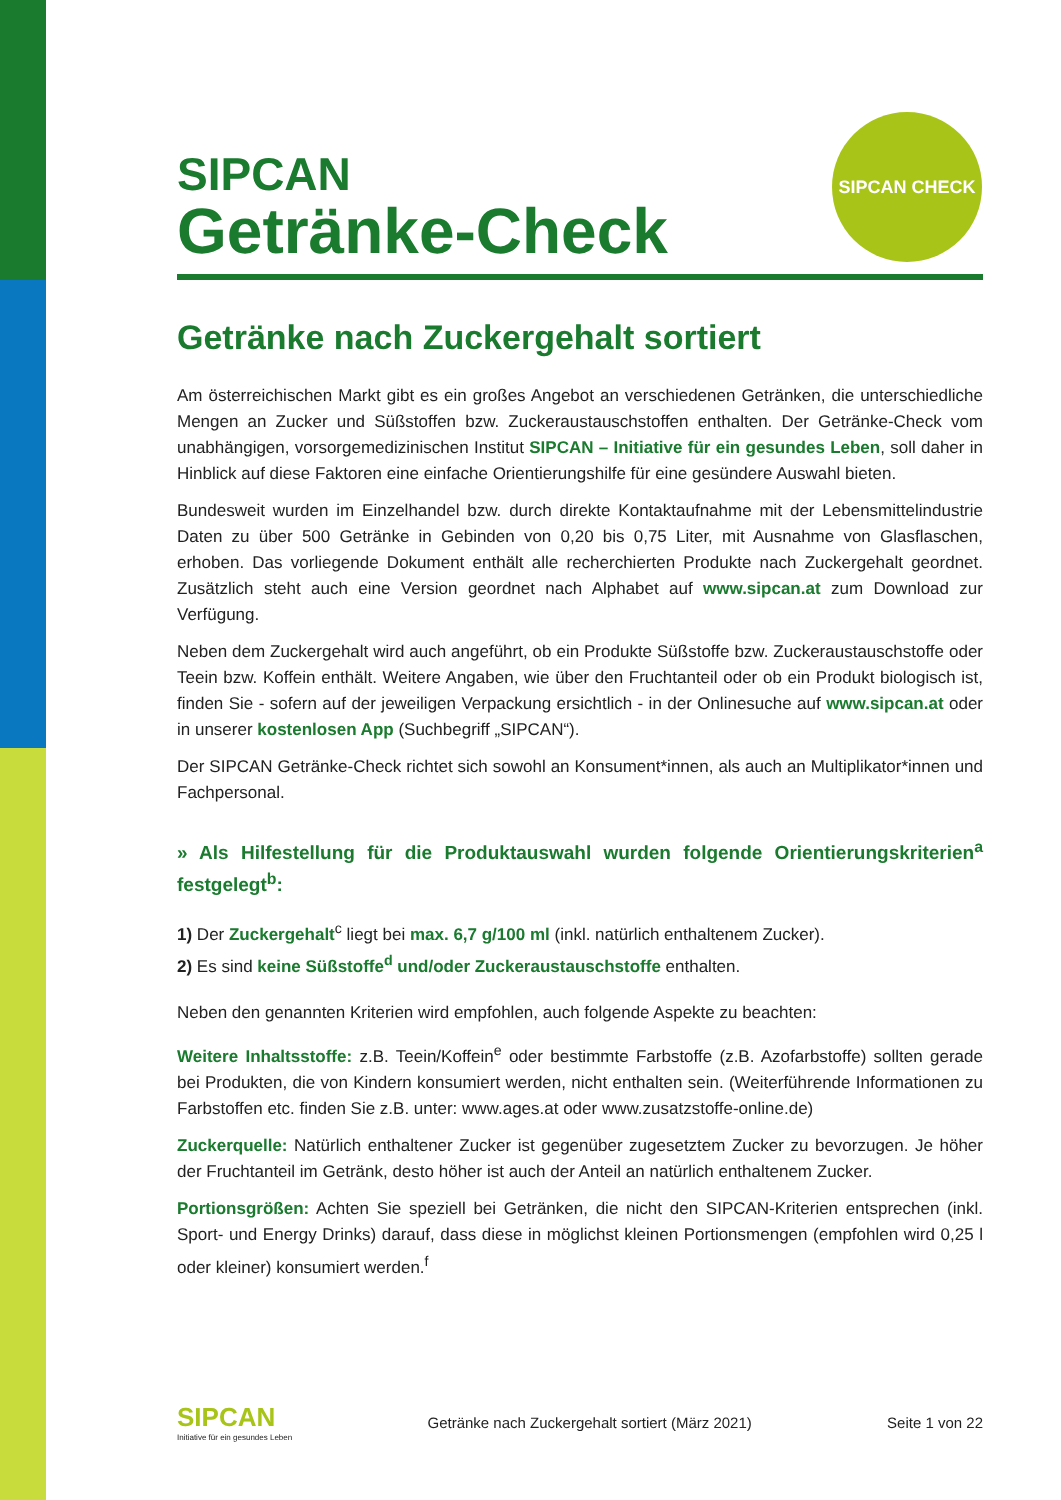SIPCAN CHECK
SIPCAN
Getränke-Check
Getränke nach Zuckergehalt sortiert
Am österreichischen Markt gibt es ein großes Angebot an verschiedenen Getränken, die unterschiedliche Mengen an Zucker und Süßstoffen bzw. Zuckeraustauschstoffen enthalten. Der Getränke-Check vom unabhängigen, vorsorgemedizinischen Institut SIPCAN – Initiative für ein gesundes Leben, soll daher in Hinblick auf diese Faktoren eine einfache Orientierungshilfe für eine gesündere Auswahl bieten.
Bundesweit wurden im Einzelhandel bzw. durch direkte Kontaktaufnahme mit der Lebensmittelindustrie Daten zu über 500 Getränke in Gebinden von 0,20 bis 0,75 Liter, mit Ausnahme von Glasflaschen, erhoben. Das vorliegende Dokument enthält alle recherchierten Produkte nach Zuckergehalt geordnet. Zusätzlich steht auch eine Version geordnet nach Alphabet auf www.sipcan.at zum Download zur Verfügung.
Neben dem Zuckergehalt wird auch angeführt, ob ein Produkte Süßstoffe bzw. Zuckeraustauschstoffe oder Teein bzw. Koffein enthält. Weitere Angaben, wie über den Fruchtanteil oder ob ein Produkt biologisch ist, finden Sie - sofern auf der jeweiligen Verpackung ersichtlich - in der Onlinesuche auf www.sipcan.at oder in unserer kostenlosen App (Suchbegriff „SIPCAN“).
Der SIPCAN Getränke-Check richtet sich sowohl an Konsument*innen, als auch an Multiplikator*innen und Fachpersonal.
» Als Hilfestellung für die Produktauswahl wurden folgende Orientierungskriterien<sup>a</sup> festgelegt<sup>b</sup>:
1) Der Zuckergehalt<sup>c</sup> liegt bei max. 6,7 g/100 ml (inkl. natürlich enthaltenem Zucker).
2) Es sind keine Süßstoffe<sup>d</sup> und/oder Zuckeraustauschstoffe enthalten.
Neben den genannten Kriterien wird empfohlen, auch folgende Aspekte zu beachten:
Weitere Inhaltsstoffe: z.B. Teein/Koffein<sup>e</sup> oder bestimmte Farbstoffe (z.B. Azofarbstoffe) sollten gerade bei Produkten, die von Kindern konsumiert werden, nicht enthalten sein. (Weiterführende Informationen zu Farbstoffen etc. finden Sie z.B. unter: www.ages.at oder www.zusatzstoffe-online.de)
Zuckerquelle: Natürlich enthaltener Zucker ist gegenüber zugesetztem Zucker zu bevorzugen. Je höher der Fruchtanteil im Getränk, desto höher ist auch der Anteil an natürlich enthaltenem Zucker.
Portionsgrößen: Achten Sie speziell bei Getränken, die nicht den SIPCAN-Kriterien entsprechen (inkl. Sport- und Energy Drinks) darauf, dass diese in möglichst kleinen Portionsmengen (empfohlen wird 0,25 l oder kleiner) konsumiert werden.<sup>f</sup>
SIPCAN
Initiative für ein gesundes Leben
Getränke nach Zuckergehalt sortiert (März 2021)
Seite 1 von 22